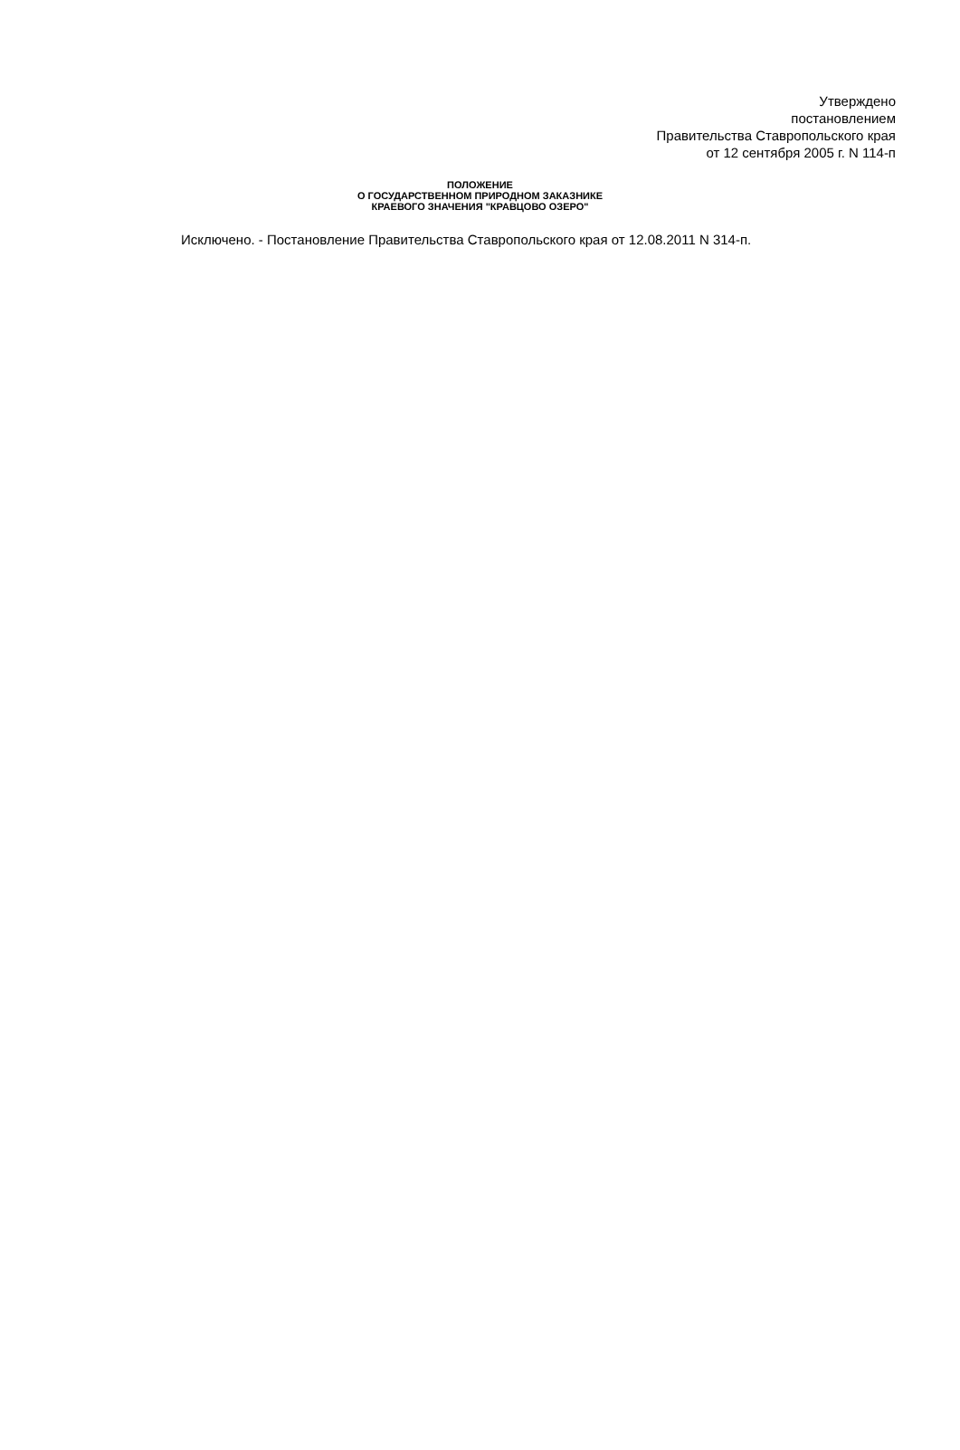Утверждено
постановлением
Правительства Ставропольского края
от 12 сентября 2005 г. N 114-п
ПОЛОЖЕНИЕ
О ГОСУДАРСТВЕННОМ ПРИРОДНОМ ЗАКАЗНИКЕ
КРАЕВОГО ЗНАЧЕНИЯ "КРАВЦОВО ОЗЕРО"
Исключено. - Постановление Правительства Ставропольского края от 12.08.2011 N 314-п.